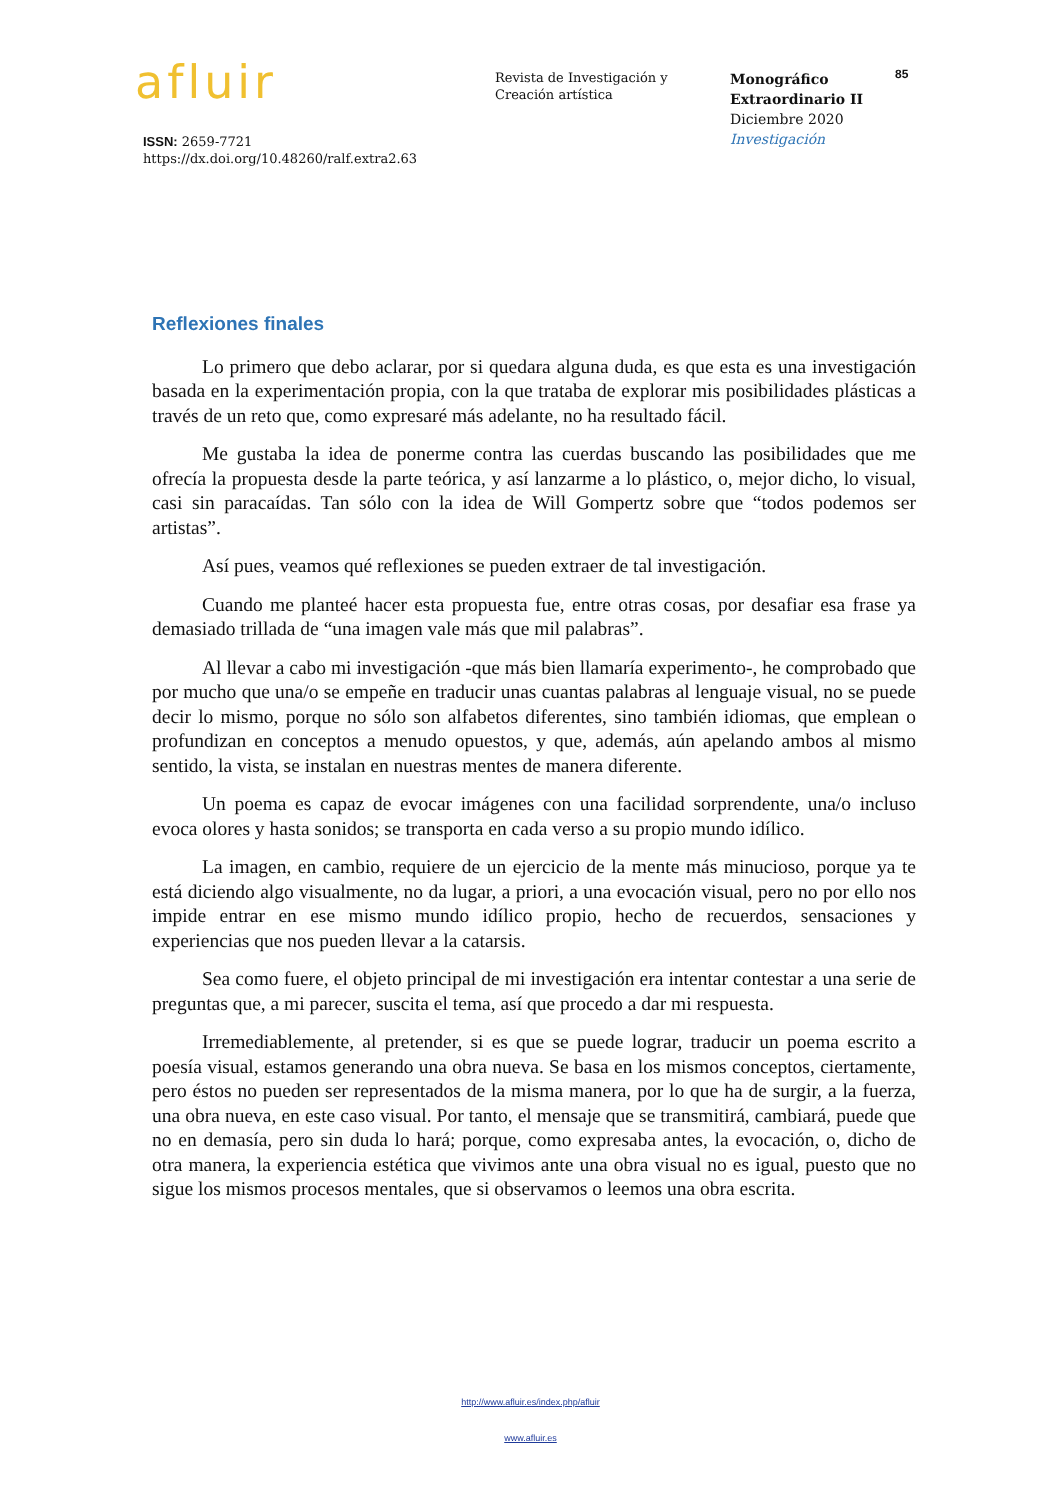afluir
ISSN: 2659-7721
https://dx.doi.org/10.48260/ralf.extra2.63
Revista de Investigación y
Creación artística
Monográfico
Extraordinario II
Diciembre 2020
Investigación
85
Reflexiones finales
Lo primero que debo aclarar, por si quedara alguna duda, es que esta es una investigación basada en la experimentación propia, con la que trataba de explorar mis posibilidades plásticas a través de un reto que, como expresaré más adelante, no ha resultado fácil.
Me gustaba la idea de ponerme contra las cuerdas buscando las posibilidades que me ofrecía la propuesta desde la parte teórica, y así lanzarme a lo plástico, o, mejor dicho, lo visual, casi sin paracaídas. Tan sólo con la idea de Will Gompertz sobre que “todos podemos ser artistas”.
Así pues, veamos qué reflexiones se pueden extraer de tal investigación.
Cuando me planteé hacer esta propuesta fue, entre otras cosas, por desafiar esa frase ya demasiado trillada de “una imagen vale más que mil palabras”.
Al llevar a cabo mi investigación -que más bien llamaría experimento-, he comprobado que por mucho que una/o se empeñe en traducir unas cuantas palabras al lenguaje visual, no se puede decir lo mismo, porque no sólo son alfabetos diferentes, sino también idiomas, que emplean o profundizan en conceptos a menudo opuestos, y que, además, aún apelando ambos al mismo sentido, la vista, se instalan en nuestras mentes de manera diferente.
Un poema es capaz de evocar imágenes con una facilidad sorprendente, una/o incluso evoca olores y hasta sonidos; se transporta en cada verso a su propio mundo idílico.
La imagen, en cambio, requiere de un ejercicio de la mente más minucioso, porque ya te está diciendo algo visualmente, no da lugar, a priori, a una evocación visual, pero no por ello nos impide entrar en ese mismo mundo idílico propio, hecho de recuerdos, sensaciones y experiencias que nos pueden llevar a la catarsis.
Sea como fuere, el objeto principal de mi investigación era intentar contestar a una serie de preguntas que, a mi parecer, suscita el tema, así que procedo a dar mi respuesta.
Irremediablemente, al pretender, si es que se puede lograr, traducir un poema escrito a poesía visual, estamos generando una obra nueva. Se basa en los mismos conceptos, ciertamente, pero éstos no pueden ser representados de la misma manera, por lo que ha de surgir, a la fuerza, una obra nueva, en este caso visual. Por tanto, el mensaje que se transmitirá, cambiará, puede que no en demasía, pero sin duda lo hará; porque, como expresaba antes, la evocación, o, dicho de otra manera, la experiencia estética que vivimos ante una obra visual no es igual, puesto que no sigue los mismos procesos mentales, que si observamos o leemos una obra escrita.
http://www.afluir.es/index.php/afluir
www.afluir.es